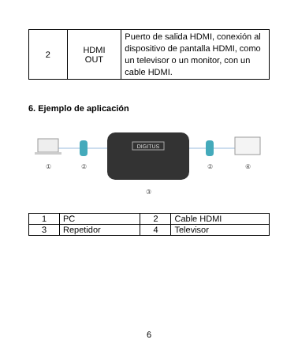| 2 | HDMI OUT | Puerto de salida HDMI, conexión al dispositivo de pantalla HDMI, como un televisor o un monitor, con un cable HDMI. |
6. Ejemplo de aplicación
DIGITUS
①
②
②
④
③
| 1 | PC | 2 | Cable HDMI |
| 3 | Repetidor | 4 | Televisor |
6